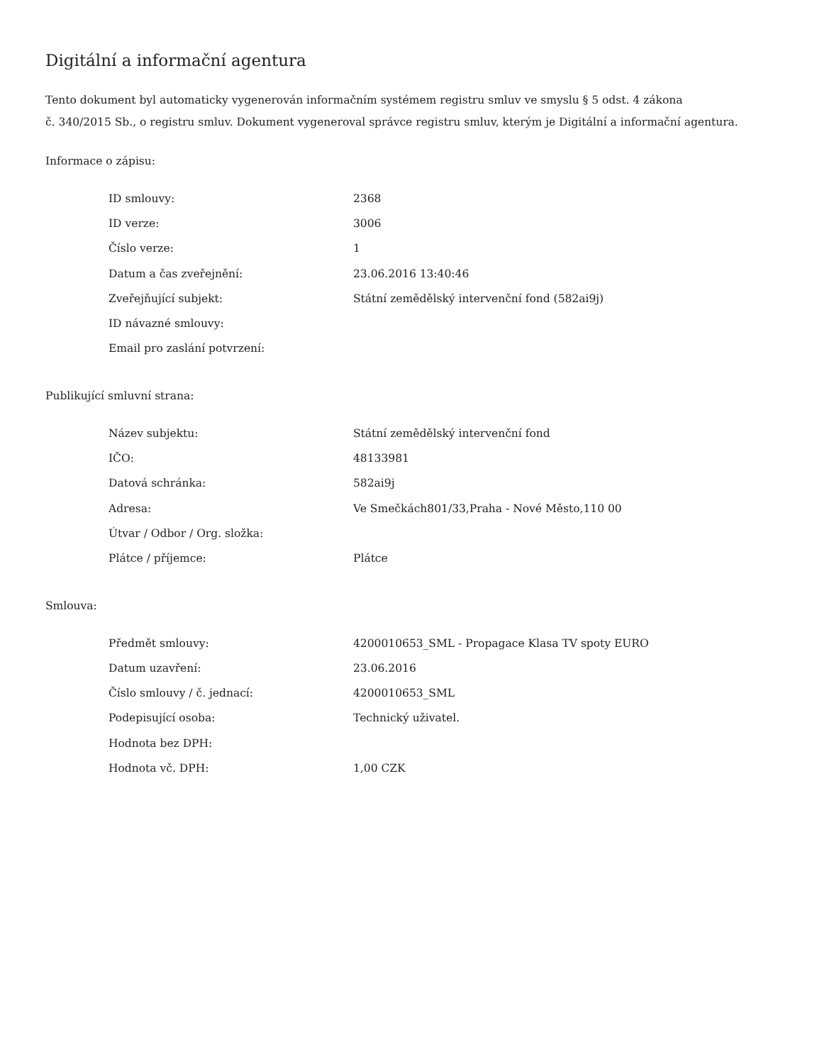Digitální a informační agentura
Tento dokument byl automaticky vygenerován informačním systémem registru smluv ve smyslu § 5 odst. 4 zákona
č. 340/2015 Sb., o registru smluv. Dokument vygeneroval správce registru smluv, kterým je Digitální a informační agentura.
Informace o zápisu:
| ID smlouvy: | 2368 |
| ID verze: | 3006 |
| Číslo verze: | 1 |
| Datum a čas zveřejnění: | 23.06.2016 13:40:46 |
| Zveřejňující subjekt: | Státní zemědělský intervenční fond (582ai9j) |
| ID návazné smlouvy: | |
| Email pro zaslání potvrzení: | |
Publikující smluvní strana:
| Název subjektu: | Státní zemědělský intervenční fond |
| IČO: | 48133981 |
| Datová schránka: | 582ai9j |
| Adresa: | Ve Smečkách801/33,Praha - Nové Město,110 00 |
| Útvar / Odbor / Org. složka: | |
| Plátce / příjemce: | Plátce |
Smlouva:
| Předmět smlouvy: | 4200010653_SML - Propagace Klasa TV spoty EURO |
| Datum uzavření: | 23.06.2016 |
| Číslo smlouvy / č. jednací: | 4200010653_SML |
| Podepisující osoba: | Technický uživatel. |
| Hodnota bez DPH: | |
| Hodnota vč. DPH: | 1,00 CZK |